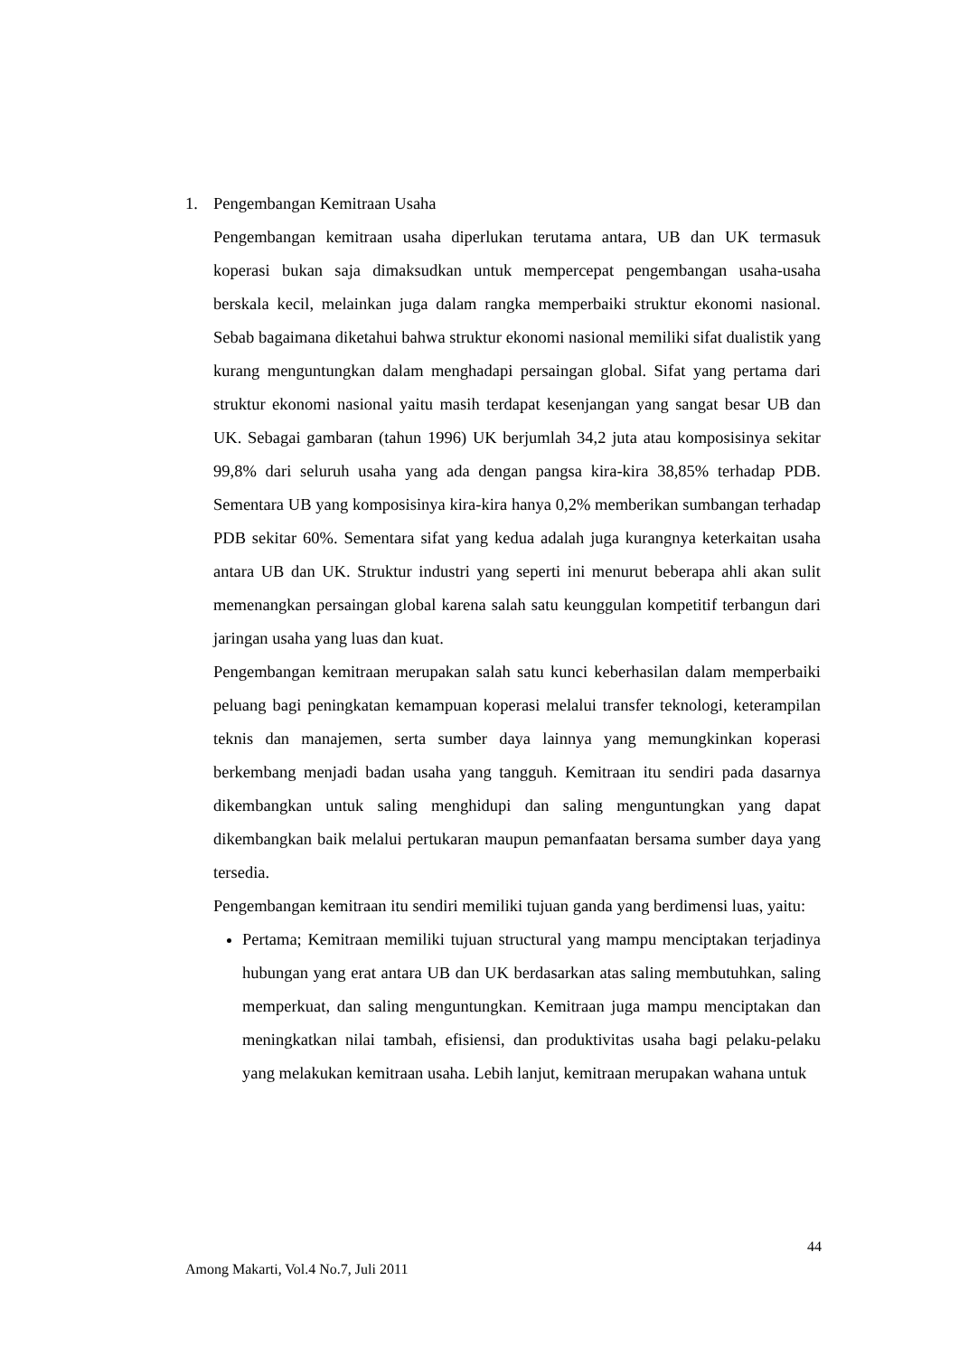1. Pengembangan Kemitraan Usaha
Pengembangan kemitraan usaha diperlukan terutama antara, UB dan UK termasuk koperasi bukan saja dimaksudkan untuk mempercepat pengembangan usaha-usaha berskala kecil, melainkan juga dalam rangka memperbaiki struktur ekonomi nasional. Sebab bagaimana diketahui bahwa struktur ekonomi nasional memiliki sifat dualistik yang kurang menguntungkan dalam menghadapi persaingan global. Sifat yang pertama dari struktur ekonomi nasional yaitu masih terdapat kesenjangan yang sangat besar UB dan UK. Sebagai gambaran (tahun 1996) UK berjumlah 34,2 juta atau komposisinya sekitar 99,8% dari seluruh usaha yang ada dengan pangsa kira-kira 38,85% terhadap PDB. Sementara UB yang komposisinya kira-kira hanya 0,2% memberikan sumbangan terhadap PDB sekitar 60%. Sementara sifat yang kedua adalah juga kurangnya keterkaitan usaha antara UB dan UK. Struktur industri yang seperti ini menurut beberapa ahli akan sulit memenangkan persaingan global karena salah satu keunggulan kompetitif terbangun dari jaringan usaha yang luas dan kuat.
Pengembangan kemitraan merupakan salah satu kunci keberhasilan dalam memperbaiki peluang bagi peningkatan kemampuan koperasi melalui transfer teknologi, keterampilan teknis dan manajemen, serta sumber daya lainnya yang memungkinkan koperasi berkembang menjadi badan usaha yang tangguh. Kemitraan itu sendiri pada dasarnya dikembangkan untuk saling menghidupi dan saling menguntungkan yang dapat dikembangkan baik melalui pertukaran maupun pemanfaatan bersama sumber daya yang tersedia.
Pengembangan kemitraan itu sendiri memiliki tujuan ganda yang berdimensi luas, yaitu:
Pertama; Kemitraan memiliki tujuan structural yang mampu menciptakan terjadinya hubungan yang erat antara UB dan UK berdasarkan atas saling membutuhkan, saling memperkuat, dan saling menguntungkan. Kemitraan juga mampu menciptakan dan meningkatkan nilai tambah, efisiensi, dan produktivitas usaha bagi pelaku-pelaku yang melakukan kemitraan usaha. Lebih lanjut, kemitraan merupakan wahana untuk
44
Among Makarti, Vol.4 No.7, Juli 2011